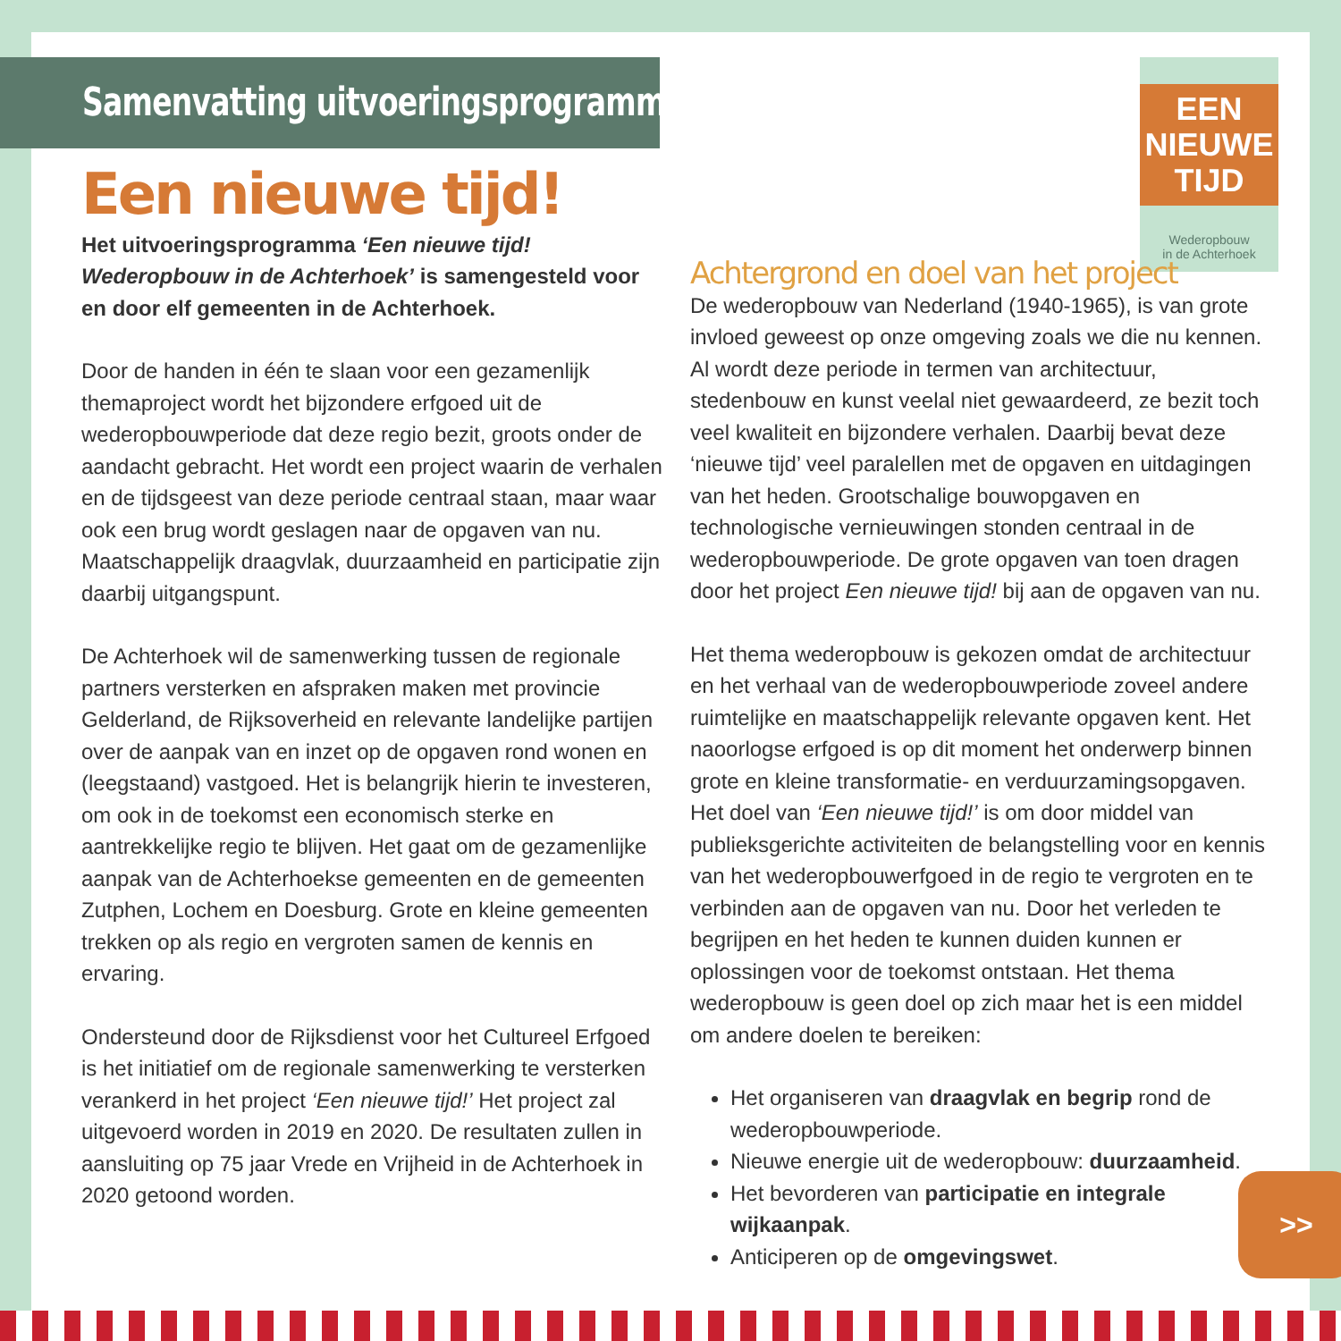Samenvatting uitvoeringsprogramma
Een nieuwe tijd!
Het uitvoeringsprogramma ‘Een nieuwe tijd! Wederopbouw in de Achterhoek’ is samengesteld voor en door elf gemeenten in de Achterhoek.
Door de handen in één te slaan voor een gezamenlijk themaproject wordt het bijzondere erfgoed uit de wederopbouwperiode dat deze regio bezit, groots onder de aandacht gebracht. Het wordt een project waarin de verhalen en de tijdsgeest van deze periode centraal staan, maar waar ook een brug wordt geslagen naar de opgaven van nu. Maatschappelijk draagvlak, duurzaamheid en participatie zijn daarbij uitgangspunt.
De Achterhoek wil de samenwerking tussen de regionale partners versterken en afspraken maken met provincie Gelderland, de Rijksoverheid en relevante landelijke partijen over de aanpak van en inzet op de opgaven rond wonen en (leegstaand) vastgoed. Het is belangrijk hierin te investeren, om ook in de toekomst een economisch sterke en aantrekkelijke regio te blijven. Het gaat om de gezamenlijke aanpak van de Achterhoekse gemeenten en de gemeenten Zutphen, Lochem en Doesburg. Grote en kleine gemeenten trekken op als regio en vergroten samen de kennis en ervaring.
Ondersteund door de Rijksdienst voor het Cultureel Erfgoed is het initiatief om de regionale samenwerking te versterken verankerd in het project ‘Een nieuwe tijd!’ Het project zal uitgevoerd worden in 2019 en 2020. De resultaten zullen in aansluiting op 75 jaar Vrede en Vrijheid in de Achterhoek in 2020 getoond worden.
EEN
NIEUWE
TIJD
Wederopbouw
in de Achterhoek
Achtergrond en doel van het project
De wederopbouw van Nederland (1940-1965), is van grote invloed geweest op onze omgeving zoals we die nu kennen. Al wordt deze periode in termen van architectuur, stedenbouw en kunst veelal niet gewaardeerd, ze bezit toch veel kwaliteit en bijzondere verhalen. Daarbij bevat deze ‘nieuwe tijd’ veel paralellen met de opgaven en uitdagingen van het heden. Grootschalige bouwopgaven en technologische vernieuwingen stonden centraal in de wederopbouwperiode. De grote opgaven van toen dragen door het project Een nieuwe tijd! bij aan de opgaven van nu.
Het thema wederopbouw is gekozen omdat de architectuur en het verhaal van de wederopbouwperiode zoveel andere ruimtelijke en maatschappelijk relevante opgaven kent. Het naoorlogse erfgoed is op dit moment het onderwerp binnen grote en kleine transformatie- en verduurzamingsopgaven. Het doel van ‘Een nieuwe tijd!’ is om door middel van publieksgerichte activiteiten de belangstelling voor en kennis van het wederopbouwerfgoed in de regio te vergroten en te verbinden aan de opgaven van nu. Door het verleden te begrijpen en het heden te kunnen duiden kunnen er oplossingen voor de toekomst ontstaan. Het thema wederopbouw is geen doel op zich maar het is een middel om andere doelen te bereiken:
Het organiseren van draagvlak en begrip rond de wederopbouwperiode.
Nieuwe energie uit de wederopbouw: duurzaamheid.
Het bevorderen van participatie en integrale wijkaanpak.
Anticiperen op de omgevingswet.
>>